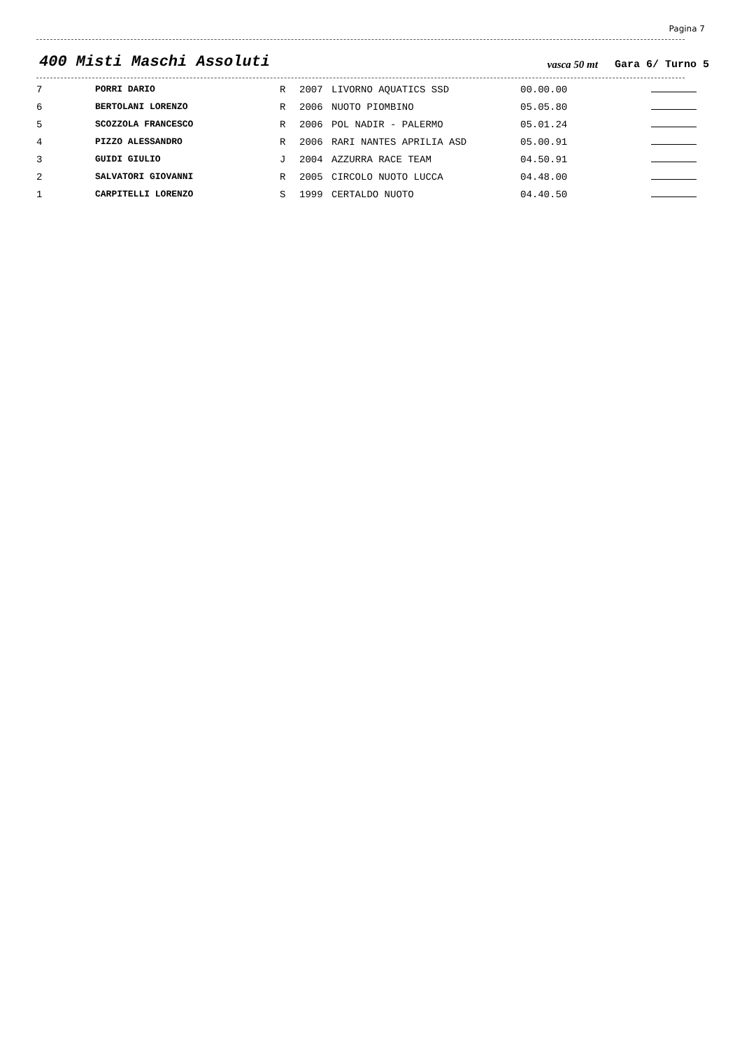Pagina 7
400 Misti Maschi Assoluti
vasca 50 mt
Gara 6/ Turno 5
| 7 | PORRI DARIO | R | 2007 | LIVORNO AQUATICS SSD | 00.00.00 | |
| 6 | BERTOLANI LORENZO | R | 2006 | NUOTO PIOMBINO | 05.05.80 | |
| 5 | SCOZZOLA FRANCESCO | R | 2006 | POL NADIR - PALERMO | 05.01.24 | |
| 4 | PIZZO ALESSANDRO | R | 2006 | RARI NANTES APRILIA ASD | 05.00.91 | |
| 3 | GUIDI GIULIO | J | 2004 | AZZURRA RACE TEAM | 04.50.91 | |
| 2 | SALVATORI GIOVANNI | R | 2005 | CIRCOLO NUOTO LUCCA | 04.48.00 | |
| 1 | CARPITELLI LORENZO | S | 1999 | CERTALDO NUOTO | 04.40.50 | |